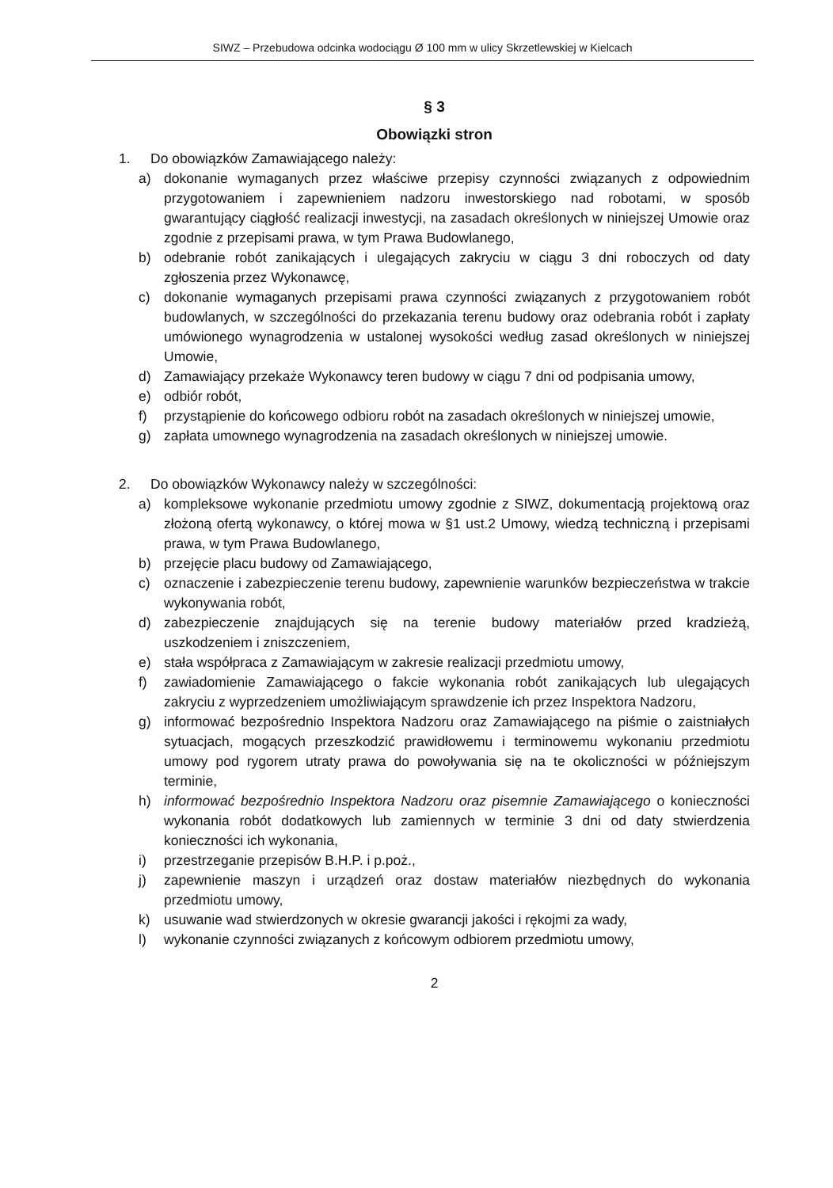SIWZ – Przebudowa odcinka wodociągu Ø 100 mm w ulicy Skrzetlewskiej w Kielcach
§ 3
Obowiązki stron
1. Do obowiązków Zamawiającego należy:
a) dokonanie wymaganych przez właściwe przepisy czynności związanych z odpowiednim przygotowaniem i zapewnieniem nadzoru inwestorskiego nad robotami, w sposób gwarantujący ciągłość realizacji inwestycji, na zasadach określonych w niniejszej Umowie oraz zgodnie z przepisami prawa, w tym Prawa Budowlanego,
b) odebranie robót zanikających i ulegających zakryciu w ciągu 3 dni roboczych od daty zgłoszenia przez Wykonawcę,
c) dokonanie wymaganych przepisami prawa czynności związanych z przygotowaniem robót budowlanych, w szczególności do przekazania terenu budowy oraz odebrania robót i zapłaty umówionego wynagrodzenia w ustalonej wysokości według zasad określonych w niniejszej Umowie,
d) Zamawiający przekaże Wykonawcy teren budowy w ciągu 7 dni od podpisania umowy,
e) odbiór robót,
f) przystąpienie do końcowego odbioru robót na zasadach określonych w niniejszej umowie,
g) zapłata umownego wynagrodzenia na zasadach określonych w niniejszej umowie.
2. Do obowiązków Wykonawcy należy w szczególności:
a) kompleksowe wykonanie przedmiotu umowy zgodnie z SIWZ, dokumentacją projektową oraz złożoną ofertą wykonawcy, o której mowa w §1 ust.2 Umowy, wiedzą techniczną i przepisami prawa, w tym Prawa Budowlanego,
b) przejęcie placu budowy od Zamawiającego,
c) oznaczenie i zabezpieczenie terenu budowy, zapewnienie warunków bezpieczeństwa w trakcie wykonywania robót,
d) zabezpieczenie znajdujących się na terenie budowy materiałów przed kradzieżą, uszkodzeniem i zniszczeniem,
e) stała współpraca z Zamawiającym w zakresie realizacji przedmiotu umowy,
f) zawiadomienie Zamawiającego o fakcie wykonania robót zanikających lub ulegających zakryciu z wyprzedzeniem umożliwiającym sprawdzenie ich przez Inspektora Nadzoru,
g) informować bezpośrednio Inspektora Nadzoru oraz Zamawiającego na piśmie o zaistniałych sytuacjach, mogących przeszkodzić prawidłowemu i terminowemu wykonaniu przedmiotu umowy pod rygorem utraty prawa do powoływania się na te okoliczności w późniejszym terminie,
h) informować bezpośrednio Inspektora Nadzoru oraz pisemnie Zamawiającego o konieczności wykonania robót dodatkowych lub zamiennych w terminie 3 dni od daty stwierdzenia konieczności ich wykonania,
i) przestrzeganie przepisów B.H.P. i p.poż.,
j) zapewnienie maszyn i urządzeń oraz dostaw materiałów niezbędnych do wykonania przedmiotu umowy,
k) usuwanie wad stwierdzonych w okresie gwarancji jakości i rękojmi za wady,
l) wykonanie czynności związanych z końcowym odbiorem przedmiotu umowy,
2